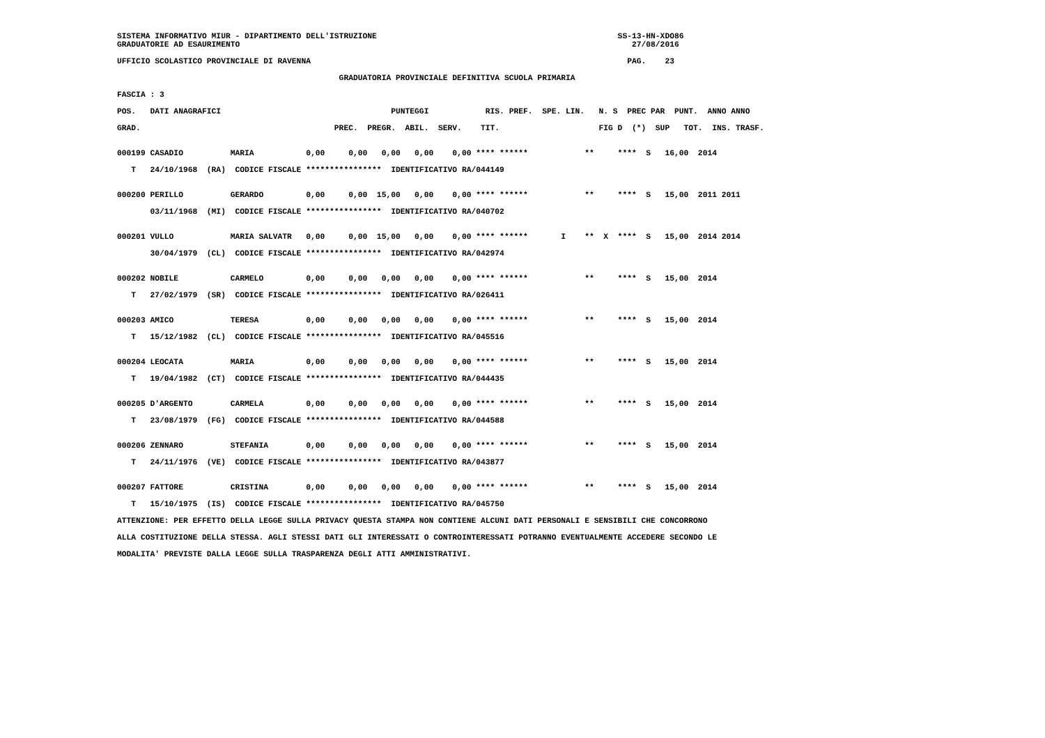SISTEMA INFORMATIVO MIUR - DIPARTIMENTO DELL'ISTRUZIONE SS-13-HN-XDO86 GRADUATORIE AD ESAURIMENTO 27/08/2016 UFFICIO SCOLASTICO PROVINCIALE DI RAVENNA PAG. 23 GRADUATORIA PROVINCIALE DEFINITIVA SCUOLA PRIMARIA FASCIA : 3 POS. DATI ANAGRAFICI PUNTEGGI RIS. PREF. SPE. LIN. N. S PREC PAR PUNT. ANNO ANNO GRAD. PREC. PREGR. ABIL. SERV. TIT. FIG D (*) SUP TOT. INS. TRASF. 000199 CASADIO MARIA 0,00 0,00 0,00 0,00 0,00 **** ****** ** **** S 16,00 2014 T 24/10/1968 (RA) CODICE FISCALE **************** IDENTIFICATIVO RA/044149 000200 PERILLO GERARDO 0,00 0,00 15,00 0,00 0,00 **** ****** ** **** S 15,00 2011 2011 03/11/1968 (MI) CODICE FISCALE **************** IDENTIFICATIVO RA/040702 000201 VULLO MARIA SALVATR 0,00 0,00 15,00 0,00 0,00 **** ****** I ** X **** S 15,00 2014 2014 30/04/1979 (CL) CODICE FISCALE **************** IDENTIFICATIVO RA/042974 000202 NOBILE CARMELO 0,00 0,00 0,00 0,00 0,00 **** ****** ** **** S 15,00 2014 T 27/02/1979 (SR) CODICE FISCALE **************** IDENTIFICATIVO RA/026411 000203 AMICO TERESA 0,00 0,00 0,00 0,00 0,00 **** ****** ** **** S 15,00 2014 T 15/12/1982 (CL) CODICE FISCALE **************** IDENTIFICATIVO RA/045516 000204 LEOCATA MARIA 0,00 0,00 0,00 0,00 0,00 **** ****** ** **** S 15,00 2014 T 19/04/1982 (CT) CODICE FISCALE **************** IDENTIFICATIVO RA/044435 000205 D'ARGENTO CARMELA 0,00 0,00 0,00 0,00 0,00 **** ****** ** **** S 15,00 2014 T 23/08/1979 (FG) CODICE FISCALE **************** IDENTIFICATIVO RA/044588 000206 ZENNARO STEFANIA 0,00 0,00 0,00 0,00 0,00 **** ****** ** **** S 15,00 2014 T 24/11/1976 (VE) CODICE FISCALE **************** IDENTIFICATIVO RA/043877 000207 FATTORE CRISTINA 0,00 0,00 0,00 0,00 0,00 **** ****** ** **** S 15,00 2014 T 15/10/1975 (IS) CODICE FISCALE **************** IDENTIFICATIVO RA/045750 ATTENZIONE: PER EFFETTO DELLA LEGGE SULLA PRIVACY QUESTA STAMPA NON CONTIENE ALCUNI DATI PERSONALI E SENSIBILI CHE CONCORRONO ALLA COSTITUZIONE DELLA STESSA. AGLI STESSI DATI GLI INTERESSATI O CONTROINTERESSATI POTRANNO EVENTUALMENTE ACCEDERE SECONDO LE MODALITA' PREVISTE DALLA LEGGE SULLA TRASPARENZA DEGLI ATTI AMMINISTRATIVI.